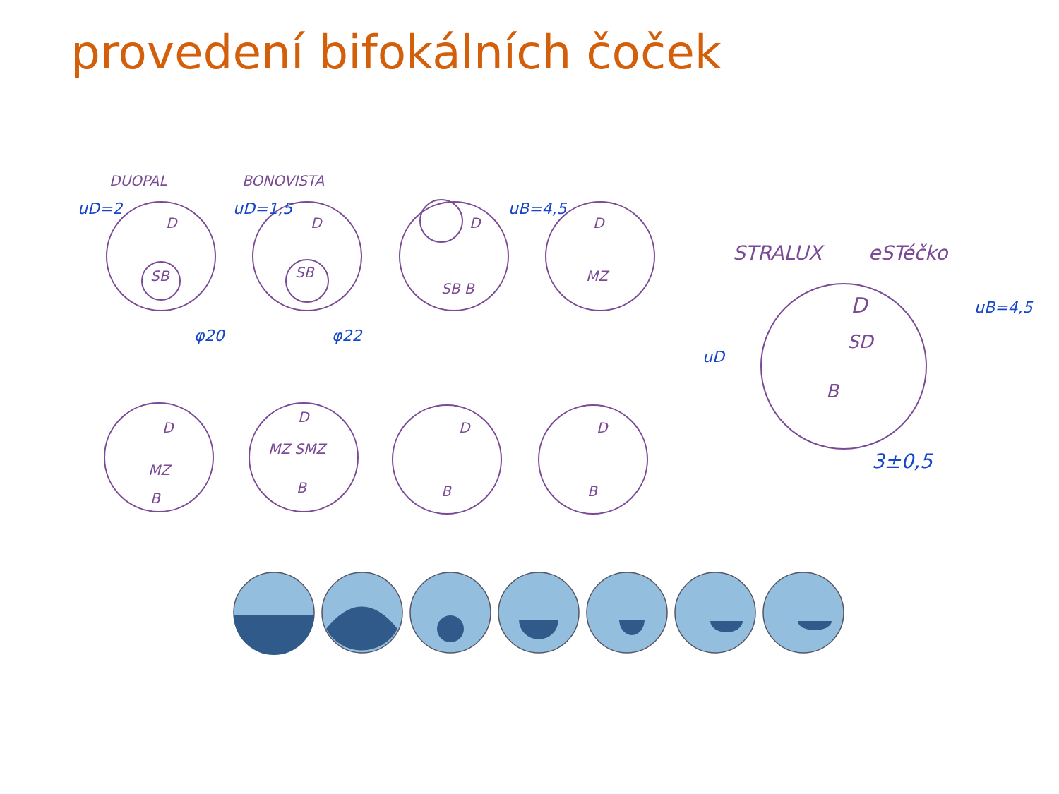provedení bifokálních čoček
DUOPAL
BONOVISTA
STRALUX
eSTéčko
D
D
D
D
SB
SB
SB B
MZ
D
MZ
B
D
MZ SMZ
B
D
B
D
B
D
SD
B
uD=2
uD=1,5
uB=4,5
φ20
φ22
3±0,5
uB=4,5
uD